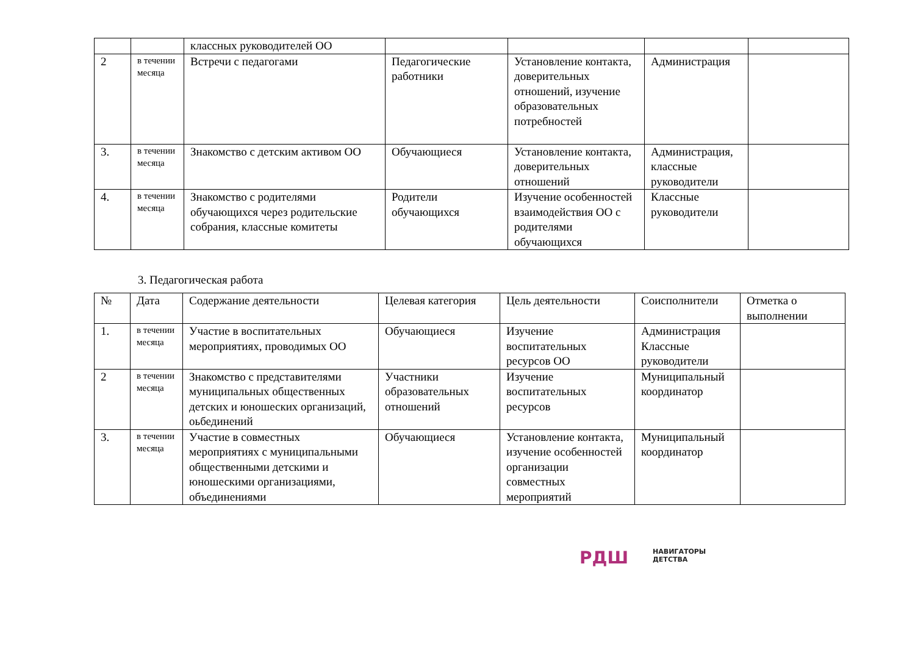| | | классных руководителей ОО | | | | |
| 2 | в течении месяца | Встречи с педагогами | Педагогические работники | Установление контакта, доверительных отношений, изучение образовательных потребностей | Администрация | |
| 3. | в течении месяца | Знакомство с детским активом ОО | Обучающиеся | Установление контакта, доверительных отношений | Администрация, классные руководители | |
| 4. | в течении месяца | Знакомство с родителями обучающихся через родительские собрания, классные комитеты | Родители обучающихся | Изучение особенностей взаимодействия ОО с родителями обучающихся | Классные руководители | |
3. Педагогическая работа
| № | Дата | Содержание деятельности | Целевая категория | Цель деятельности | Соисполнители | Отметка о выполнении |
| --- | --- | --- | --- | --- | --- | --- |
| 1. | в течении месяца | Участие в воспитательных мероприятиях, проводимых ОО | Обучающиеся | Изучение воспитательных ресурсов ОО | Администрация Классные руководители | |
| 2 | в течении месяца | Знакомство с представителями муниципальных общественных детских и юношеских организаций, оьбединений | Участники образовательных отношений | Изучение воспитательных ресурсов | Муниципальный координатор | |
| 3. | в течении месяца | Участие в совместных мероприятиях с муниципальными общественными детскими и юношескими организациями, объединениями | Обучающиеся | Установление контакта, изучение особенностей организации совместных мероприятий | Муниципальный координатор | |
РДШ НАВИГАТОРЫ
ДЕТСТВА